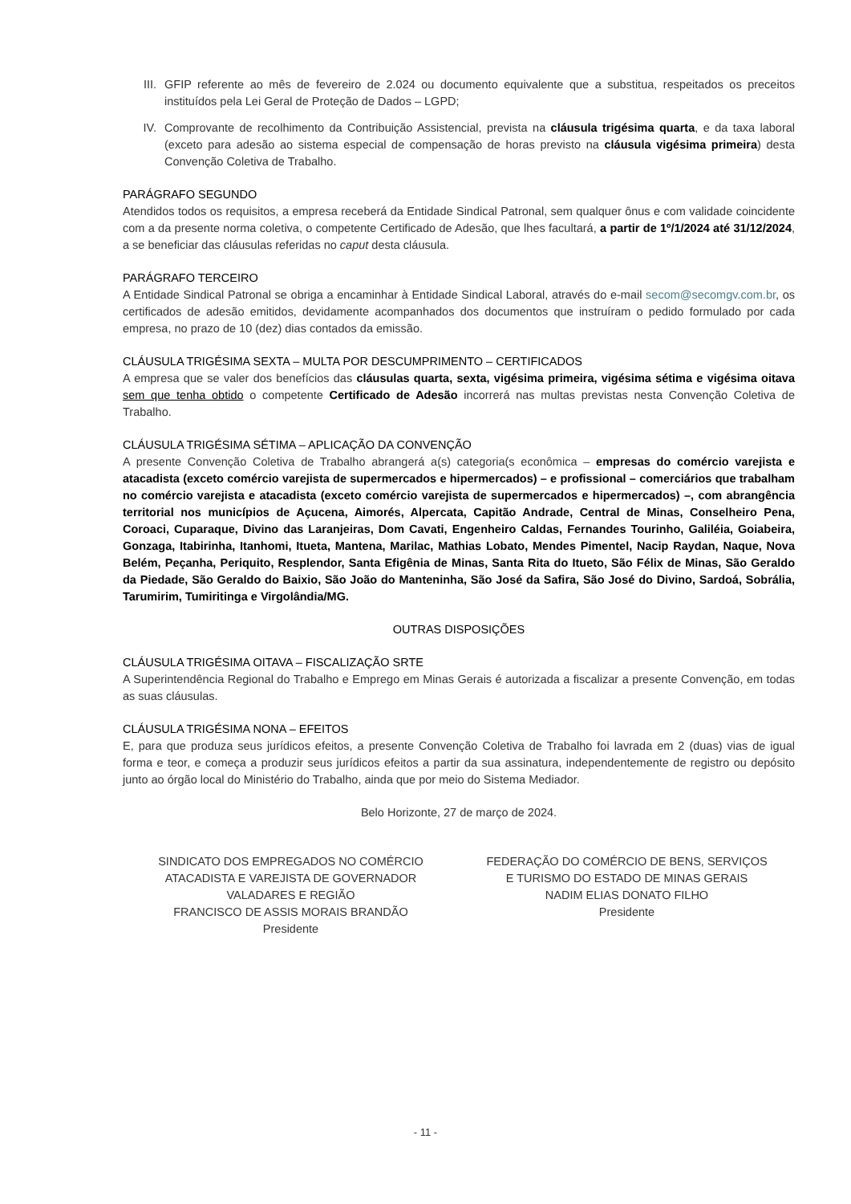III.
GFIP referente ao mês de fevereiro de 2.024 ou documento equivalente que a substitua, respeitados os preceitos instituídos pela Lei Geral de Proteção de Dados – LGPD;
IV. Comprovante de recolhimento da Contribuição Assistencial, prevista na cláusula trigésima quarta, e da taxa laboral (exceto para adesão ao sistema especial de compensação de horas previsto na cláusula vigésima primeira) desta Convenção Coletiva de Trabalho.
PARÁGRAFO SEGUNDO
Atendidos todos os requisitos, a empresa receberá da Entidade Sindical Patronal, sem qualquer ônus e com validade coincidente com a da presente norma coletiva, o competente Certificado de Adesão, que lhes facultará, a partir de 1º/1/2024 até 31/12/2024, a se beneficiar das cláusulas referidas no caput desta cláusula.
PARÁGRAFO TERCEIRO
A Entidade Sindical Patronal se obriga a encaminhar à Entidade Sindical Laboral, através do e-mail secom@secomgv.com.br, os certificados de adesão emitidos, devidamente acompanhados dos documentos que instruíram o pedido formulado por cada empresa, no prazo de 10 (dez) dias contados da emissão.
CLÁUSULA TRIGÉSIMA SEXTA – MULTA POR DESCUMPRIMENTO – CERTIFICADOS
A empresa que se valer dos benefícios das cláusulas quarta, sexta, vigésima primeira, vigésima sétima e vigésima oitava sem que tenha obtido o competente Certificado de Adesão incorrerá nas multas previstas nesta Convenção Coletiva de Trabalho.
CLÁUSULA TRIGÉSIMA SÉTIMA – APLICAÇÃO DA CONVENÇÃO
A presente Convenção Coletiva de Trabalho abrangerá a(s) categoria(s econômica – empresas do comércio varejista e atacadista (exceto comércio varejista de supermercados e hipermercados) – e profissional – comerciários que trabalham no comércio varejista e atacadista (exceto comércio varejista de supermercados e hipermercados) –, com abrangência territorial nos municípios de Açucena, Aimorés, Alpercata, Capitão Andrade, Central de Minas, Conselheiro Pena, Coroaci, Cuparaque, Divino das Laranjeiras, Dom Cavati, Engenheiro Caldas, Fernandes Tourinho, Galiléia, Goiabeira, Gonzaga, Itabirinha, Itanhomi, Itueta, Mantena, Marilac, Mathias Lobato, Mendes Pimentel, Nacip Raydan, Naque, Nova Belém, Peçanha, Periquito, Resplendor, Santa Efigênia de Minas, Santa Rita do Itueto, São Félix de Minas, São Geraldo da Piedade, São Geraldo do Baixio, São João do Manteninha, São José da Safira, São José do Divino, Sardoá, Sobrália, Tarumirim, Tumiritinga e Virgolândia/MG.
OUTRAS DISPOSIÇÕES
CLÁUSULA TRIGÉSIMA OITAVA – FISCALIZAÇÃO SRTE
A Superintendência Regional do Trabalho e Emprego em Minas Gerais é autorizada a fiscalizar a presente Convenção, em todas as suas cláusulas.
CLÁUSULA TRIGÉSIMA NONA – EFEITOS
E, para que produza seus jurídicos efeitos, a presente Convenção Coletiva de Trabalho foi lavrada em 2 (duas) vias de igual forma e teor, e começa a produzir seus jurídicos efeitos a partir da sua assinatura, independentemente de registro ou depósito junto ao órgão local do Ministério do Trabalho, ainda que por meio do Sistema Mediador.
Belo Horizonte, 27 de março de 2024.
SINDICATO DOS EMPREGADOS NO COMÉRCIO
ATACADISTA E VAREJISTA DE GOVERNADOR
VALADARES E REGIÃO
FRANCISCO DE ASSIS MORAIS BRANDÃO
Presidente
FEDERAÇÃO DO COMÉRCIO DE BENS, SERVIÇOS
E TURISMO DO ESTADO DE MINAS GERAIS
NADIM ELIAS DONATO FILHO
Presidente
- 11 -